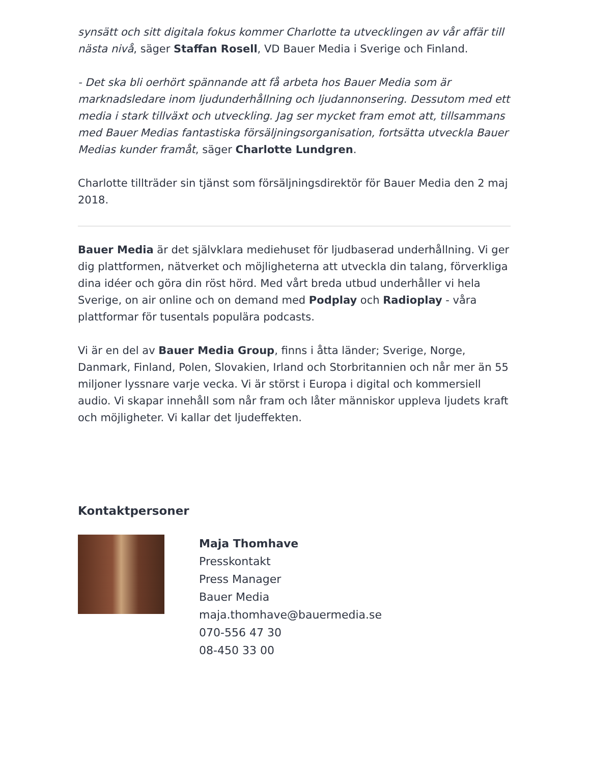synsätt och sitt digitala fokus kommer Charlotte ta utvecklingen av vår affär till nästa nivå, säger Staffan Rosell, VD Bauer Media i Sverige och Finland.
- Det ska bli oerhört spännande att få arbeta hos Bauer Media som är marknadsledare inom ljudunderhållning och ljudannonsering. Dessutom med ett media i stark tillväxt och utveckling. Jag ser mycket fram emot att, tillsammans med Bauer Medias fantastiska försäljningsorganisation, fortsätta utveckla Bauer Medias kunder framåt, säger Charlotte Lundgren.
Charlotte tillträder sin tjänst som försäljningsdirektör för Bauer Media den 2 maj 2018.
Bauer Media är det självklara mediehuset för ljudbaserad underhållning. Vi ger dig plattformen, nätverket och möjligheterna att utveckla din talang, förverkliga dina idéer och göra din röst hörd. Med vårt breda utbud underhåller vi hela Sverige, on air online och on demand med Podplay och Radioplay - våra plattformar för tusentals populära podcasts.
Vi är en del av Bauer Media Group, finns i åtta länder; Sverige, Norge, Danmark, Finland, Polen, Slovakien, Irland och Storbritannien och når mer än 55 miljoner lyssnare varje vecka. Vi är störst i Europa i digital och kommersiell audio. Vi skapar innehåll som når fram och låter människor uppleva ljudets kraft och möjligheter. Vi kallar det ljudeffekten.
Kontaktpersoner
Maja Thomhave
Presskontakt
Press Manager
Bauer Media
maja.thomhave@bauermedia.se
070-556 47 30
08-450 33 00